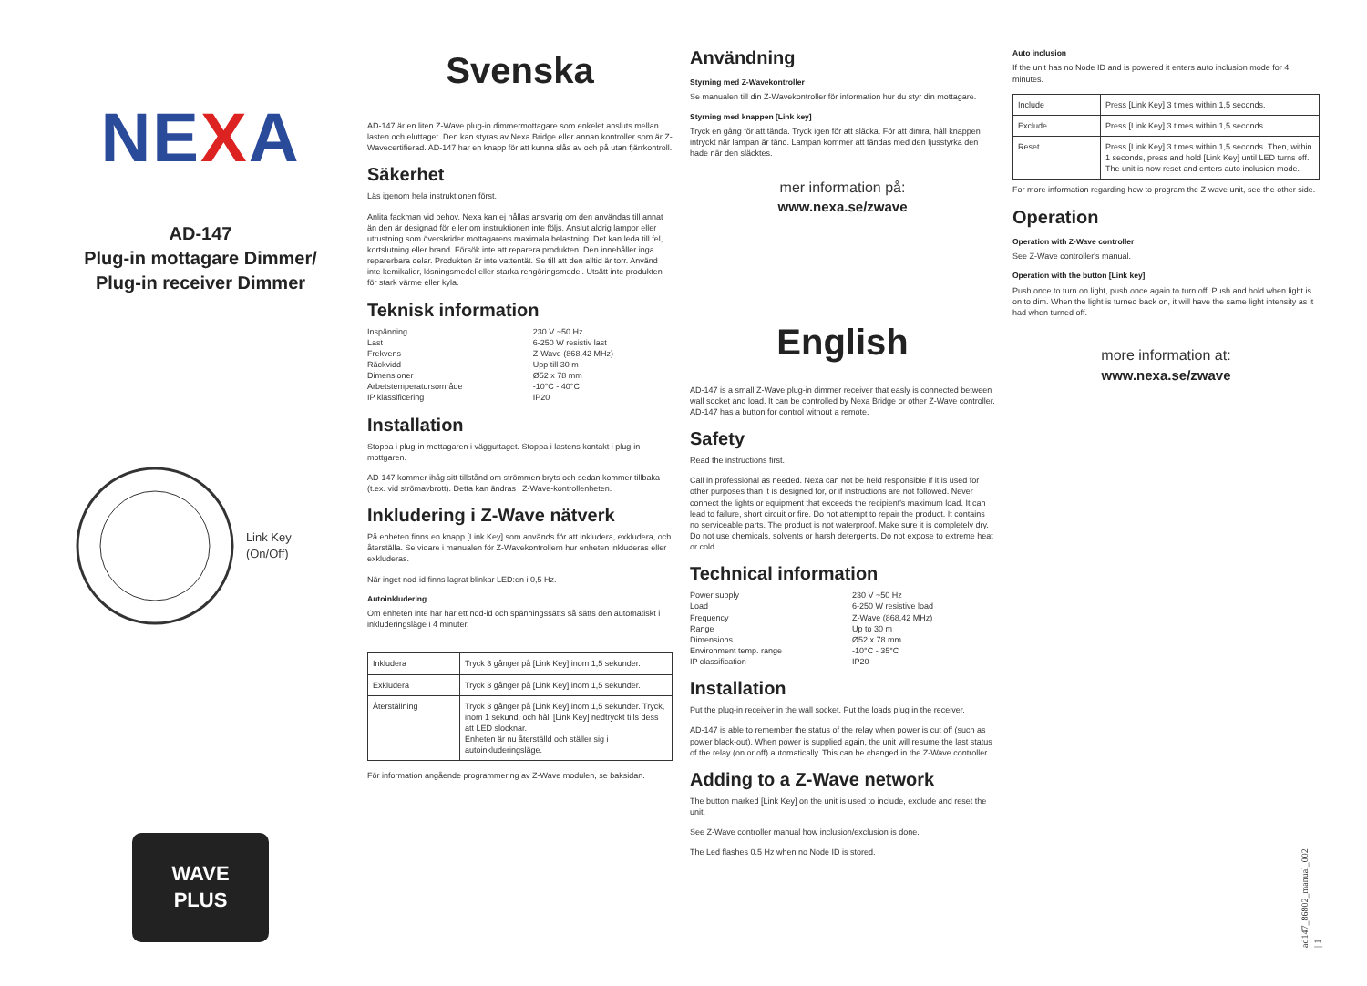NEXA
AD-147
Plug-in mottagare Dimmer/
Plug-in receiver Dimmer
Link Key (On/Off)
WAVE
PLUS
Svenska
AD-147 är en liten Z-Wave plug-in dimmermottagare som enkelet ansluts mellan lasten och eluttaget. Den kan styras av Nexa Bridge eller annan kontroller som är Z-Wavecertifierad. AD-147 har en knapp för att kunna slås av och på utan fjärrkontroll.
Säkerhet
Läs igenom hela instruktionen först.
Anlita fackman vid behov. Nexa kan ej hållas ansvarig om den användas till annat än den är designad för eller om instruktionen inte följs. Anslut aldrig lampor eller utrustning som överskrider mottagarens maximala belastning. Det kan leda till fel, kortslutning eller brand. Försök inte att reparera produkten. Den innehåller inga reparerbara delar. Produkten är inte vattentät. Se till att den alltid är torr. Använd inte kemikalier, lösningsmedel eller starka rengöringsmedel. Utsätt inte produkten för stark värme eller kyla.
Teknisk information
| Inspänning | 230 V ~50 Hz |
| Last | 6-250 W resistiv last |
| Frekvens | Z-Wave (868,42 MHz) |
| Räckvidd | Upp till 30 m |
| Dimensioner | Ø52 x 78 mm |
| Arbetstemperatursområde | -10°C - 40°C |
| IP klassificering | IP20 |
Installation
Stoppa i plug-in mottagaren i vägguttaget. Stoppa i lastens kontakt i plug-in mottgaren.
AD-147 kommer ihåg sitt tillstånd om strömmen bryts och sedan kommer tillbaka (t.ex. vid strömavbrott). Detta kan ändras i Z-Wave-kontrollenheten.
Inkludering i Z-Wave nätverk
På enheten finns en knapp [Link Key] som används för att inkludera, exkludera, och återställa. Se vidare i manualen för Z-Wavekontrollern hur enheten inkluderas eller exkluderas.
När inget nod-id finns lagrat blinkar LED:en i 0,5 Hz.
Autoinkludering
Om enheten inte har har ett nod-id och spänningssätts så sätts den automatiskt i inkluderingsläge i 4 minuter.
| Inkludera | Tryck 3 gånger på [Link Key] inom 1,5 sekunder. |
| Exkludera | Tryck 3 gånger på [Link Key] inom 1,5 sekunder. |
| Återställning | Tryck 3 gånger på [Link Key] inom 1,5 sekunder. Tryck, inom 1 sekund, och håll [Link Key] nedtryckt tills dess att LED slocknar. Enheten är nu återställd och ställer sig i autoinkluderingsläge. |
För information angående programmering av Z-Wave modulen, se baksidan.
Användning
Styrning med Z-Wavekontroller
Se manualen till din Z-Wavekontroller för information hur du styr din mottagare.
Styrning med knappen [Link key]
Tryck en gång för att tända. Tryck igen för att släcka. För att dimra, håll knappen intryckt när lampan är tänd. Lampan kommer att tändas med den ljusstyrka den hade när den släcktes.
mer information på:
www.nexa.se/zwave
English
AD-147 is a small Z-Wave plug-in dimmer receiver that easly is connected between wall socket and load. It can be controlled by Nexa Bridge or other Z-Wave controller. AD-147 has a button for control without a remote.
Safety
Read the instructions first.
Call in professional as needed. Nexa can not be held responsible if it is used for other purposes than it is designed for, or if instructions are not followed. Never connect the lights or equipment that exceeds the recipient's maximum load. It can lead to failure, short circuit or fire. Do not attempt to repair the product. It contains no serviceable parts. The product is not waterproof. Make sure it is completely dry. Do not use chemicals, solvents or harsh detergents. Do not expose to extreme heat or cold.
Technical information
| Power supply | 230 V ~50 Hz |
| Load | 6-250 W resistive load |
| Frequency | Z-Wave (868,42 MHz) |
| Range | Up to 30 m |
| Dimensions | Ø52 x 78 mm |
| Environment temp. range | -10°C - 35°C |
| IP classification | IP20 |
Installation
Put the plug-in receiver in the wall socket. Put the loads plug in the receiver.
AD-147 is able to remember the status of the relay when power is cut off (such as power black-out). When power is supplied again, the unit will resume the last status of the relay (on or off) automatically. This can be changed in the Z-Wave controller.
Adding to a Z-Wave network
The button marked [Link Key] on the unit is used to include, exclude and reset the unit.
See Z-Wave controller manual how inclusion/exclusion is done.
The Led flashes 0.5 Hz when no Node ID is stored.
Auto inclusion
If the unit has no Node ID and is powered it enters auto inclusion mode for 4 minutes.
| Include | Press [Link Key] 3 times within 1,5 seconds. |
| Exclude | Press [Link Key] 3 times within 1,5 seconds. |
| Reset | Press [Link Key] 3 times within 1,5 seconds. Then, within 1 seconds, press and hold [Link Key] until LED turns off. The unit is now reset and enters auto inclusion mode. |
For more information regarding how to program the Z-wave unit, see the other side.
Operation
Operation with Z-Wave controller
See Z-Wave controller's manual.
Operation with the button [Link key]
Push once to turn on light, push once again to turn off. Push and hold when light is on to dim. When the light is turned back on, it will have the same light intensity as it had when turned off.
more information at:
www.nexa.se/zwave
ad147_86802_manual_002 | 1